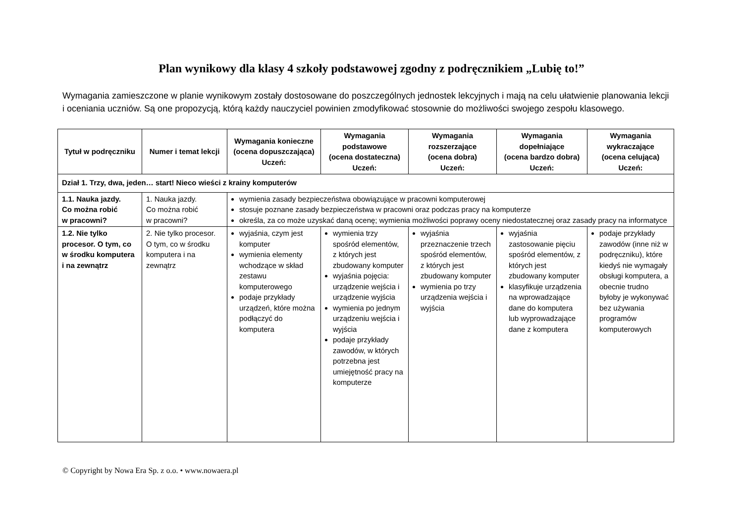Plan wynikowy dla klasy 4 szkoły podstawowej zgodny z podręcznikiem „Lubię to!”
Wymagania zamieszczone w planie wynikowym zostały dostosowane do poszczególnych jednostek lekcyjnych i mają na celu ułatwienie planowania lekcji i oceniania uczniów. Są one propozycją, którą każdy nauczyciel powinien zmodyfikować stosownie do możliwości swojego zespołu klasowego.
| Tytuł w podręczniku | Numer i temat lekcji | Wymagania konieczne (ocena dopuszczająca) Uczeń: | Wymagania podstawowe (ocena dostateczna) Uczeń: | Wymagania rozszerzające (ocena dobra) Uczeń: | Wymagania dopełniające (ocena bardzo dobra) Uczeń: | Wymagania wykraczające (ocena celująca) Uczeń: |
| --- | --- | --- | --- | --- | --- | --- |
| Dział 1. Trzy, dwa, jeden… start! Nieco wieści z krainy komputerów | | | | | | |
| 1.1. Nauka jazdy. Co można robić w pracowni? | 1. Nauka jazdy. Co można robić w pracowni? | wymienia zasady bezpieczeństwa obowiązujące w pracowni komputerowej stosuje poznane zasady bezpieczeństwa w pracowni oraz podczas pracy na komputerze określa, za co może uzyskać daną ocenę; wymienia możliwości poprawy oceny niedostatecznej oraz zasady pracy na informatyce | | | | |
| 1.2. Nie tylko procesor. O tym, co w środku komputera i na zewnątrz | 2. Nie tylko procesor. O tym, co w środku komputera i na zewnątrz | wyjaśnia, czym jest komputer wymienia elementy wchodzące w skład zestawu komputerowego podaje przykłady urządzeń, które można podłączyć do komputera | wymienia trzy spośród elementów, z których jest zbudowany komputer wyjaśnia pojęcia: urządzenie wejścia i urządzenie wyjścia wymienia po jednym urządzeniu wejścia i wyjścia podaje przykłady zawodów, w których potrzebna jest umiejętność pracy na komputerze | wyjaśnia przeznaczenie trzech spośród elementów, z których jest zbudowany komputer wymienia po trzy urządzenia wejścia i wyjścia | wyjaśnia zastosowanie pięciu spośród elementów, z których jest zbudowany komputer klasyfikuje urządzenia na wprowadzające dane do komputera lub wyprowadzające dane z komputera | podaje przykłady zawodów (inne niż w podręczniku), które kiedyś nie wymagały obsługi komputera, a obecnie trudno byłoby je wykonywać bez używania programów komputerowych |
© Copyright by Nowa Era Sp. z o.o. • www.nowaera.pl